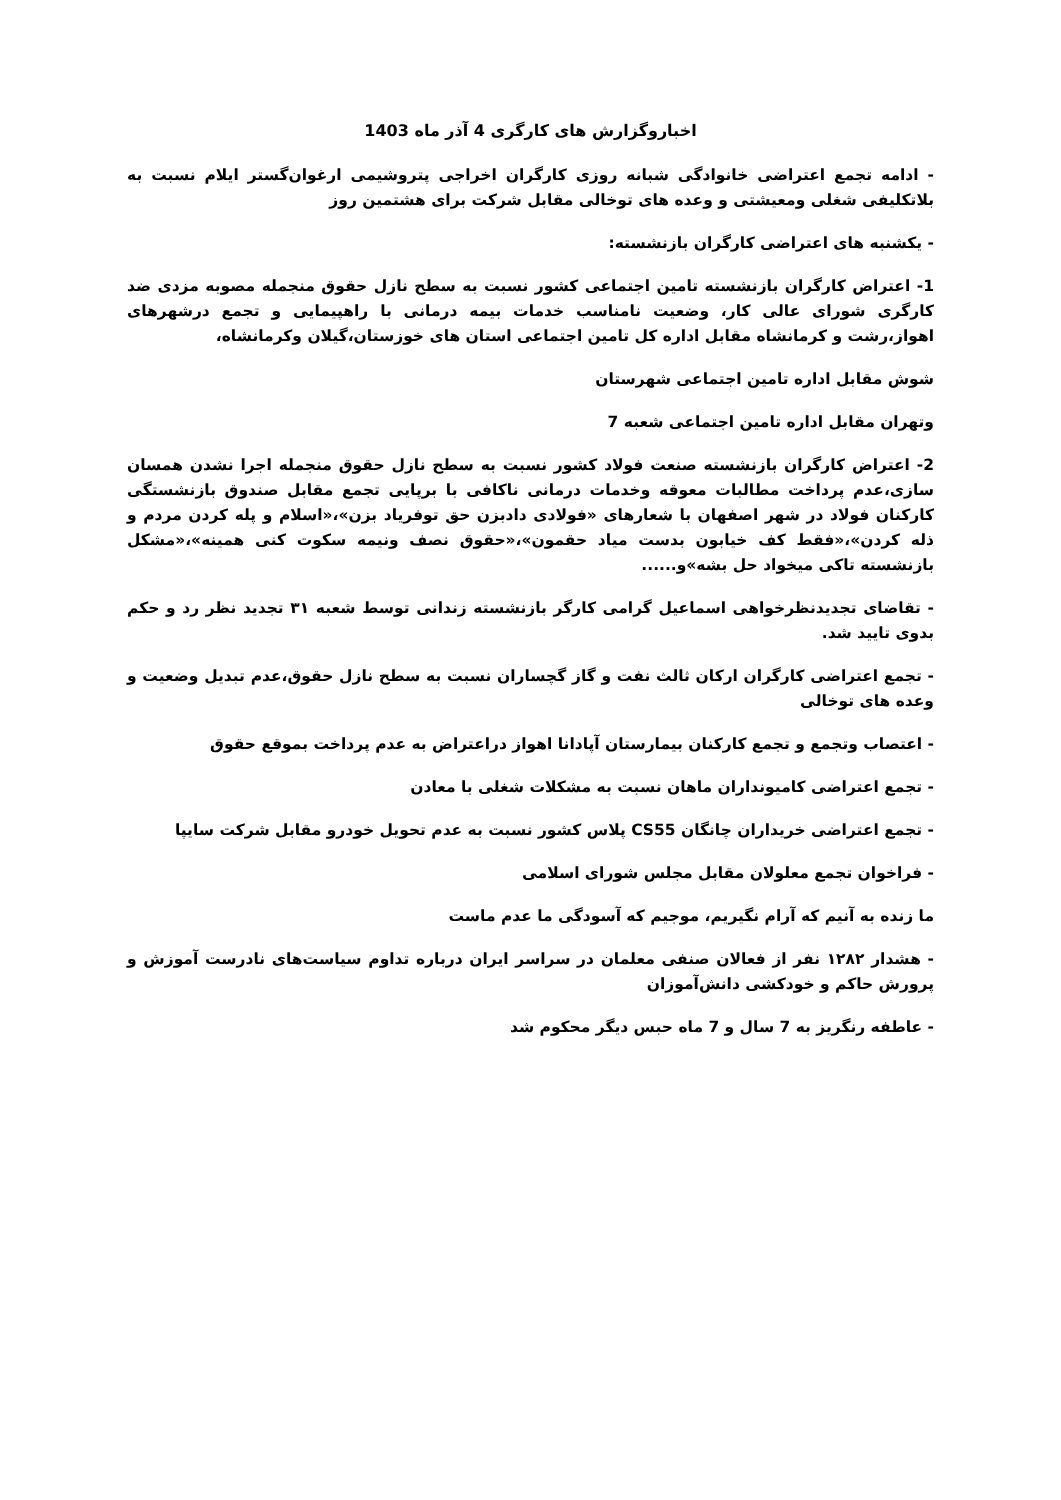اخباروگزارش های کارگری 4 آذر ماه 1403
- ادامه تجمع اعتراضی خانوادگی شبانه روزی کارگران اخراجی پتروشیمی ارغوان‌گستر ایلام نسبت به بلاتکلیفی شغلی ومعیشتی و وعده های توخالی مقابل شرکت برای هشتمین روز
- یکشنبه های اعتراضی کارگران بازنشسته:
1- اعتراض کارگران بازنشسته تامین اجتماعی کشور نسبت به سطح نازل حقوق منجمله مصوبه مزدی ضد کارگری شورای عالی کار، وضعیت نامناسب خدمات بیمه درمانی با راهپیمایی و تجمع درشهرهای اهواز،رشت و کرمانشاه مقابل اداره کل تامین اجتماعی استان های خوزستان،گیلان وکرمانشاه،
شوش مقابل اداره تامین اجتماعی شهرستان
وتهران مقابل اداره تامین اجتماعی شعبه 7
2- اعتراض کارگران بازنشسته صنعت فولاد کشور نسبت به سطح نازل حقوق منجمله اجرا نشدن همسان سازی،عدم پرداخت مطالبات معوقه وخدمات درمانی ناکافی با برپایی تجمع مقابل صندوق بازنشستگی کارکنان فولاد در شهر اصفهان با شعارهای «فولادی دادبزن حق توفریاد بزن»،«اسلام و پله کردن مردم و ذله کردن»،«فقط کف خیابون بدست میاد حقمون»،«حقوق نصف ونیمه سکوت کنی همینه»،«مشکل بازنشسته تاکی میخواد حل بشه»و......
- تقاضای تجدیدنظرخواهی اسماعیل گرامی کارگر بازنشسته زندانی توسط شعبه ۳۱ تجدید نظر رد و حکم بدوی تایید شد.
- تجمع اعتراضی کارگران ارکان ثالث نفت و گاز گچساران نسبت به سطح نازل حقوق،عدم تبدیل وضعیت و وعده های توخالی
- اعتصاب وتجمع و تجمع کارکنان بیمارستان آپادانا اهواز دراعتراض به عدم پرداخت بموقع حقوق
- تجمع اعتراضی کامیونداران ماهان نسبت به مشکلات شغلی با معادن
- تجمع اعتراضی خریداران چانگان CS55 پلاس کشور نسبت به عدم تحویل خودرو مقابل شرکت سایپا
- فراخوان تجمع معلولان مقابل مجلس شورای اسلامی
ما زنده به آنیم که آرام نگیریم، موجیم که آسودگی ما عدم ماست
- هشدار ۱۲۸۲ نفر از فعالان صنفی معلمان در سراسر ایران درباره تداوم سیاست‌های نادرست آموزش و پرورش حاکم و خودکشی دانش‌آموزان
- عاطفه رنگریز به 7 سال و 7 ماه حبس دیگر محکوم شد